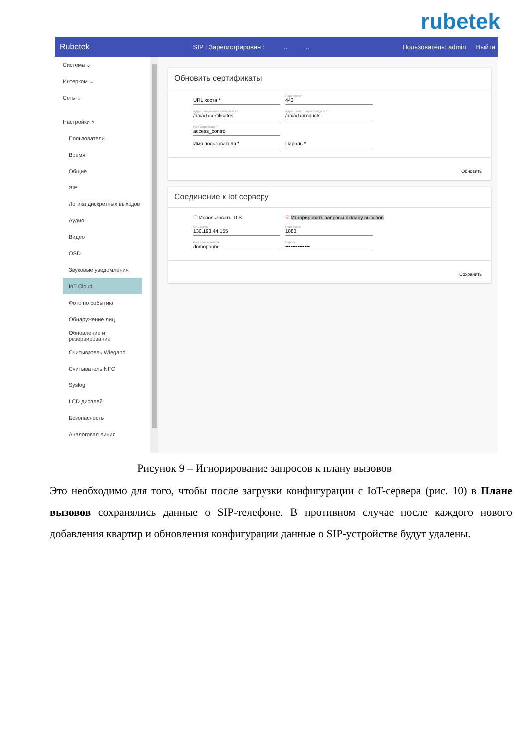rubetek
Rubetek SIP : Зарегистрирован : .. .. Пользователь: admin Выйти
Система ⌄
Интерком ⌄
Сеть ⌄
Настройки ˄
Пользователи
Время
Общие
SIP
Логика дискретных выходов
Аудио
Видео
OSD
Звуковые уведомления
IoT Cloud
Фото по событию
Обнаружение лиц
Обновление и резервирование
Считыватель Wiegand
Считыватель NFC
Syslog
LCD дисплей
Безопасность
Аналоговая линия
Обновить сертификаты
URL хоста *
Порт хоста *
443
Адрес получения сертификата *
/api/v1/certificates
Адрес регистрации продукта *
/api/v1/products
Имя устройства *
access_control
Имя пользователя * Пароль *
Обновить
Соединение к Iot серверу
☐ Использовать TLS ☑ Игнорировать запросы к плану вызовов
URL хоста
130.193.44.155
Порт хоста
1883
Имя пользователя
domophone
Пароль
••••••••••••••
Сохранить
Рисунок 9 – Игнорирование запросов к плану вызовов
Это необходимо для того, чтобы после загрузки конфигурации с IoT-сервера (рис. 10) в Плане вызовов сохранялись данные о SIP-телефоне. В противном случае после каждого нового добавления квартир и обновления конфигурации данные о SIP-устройстве будут удалены.